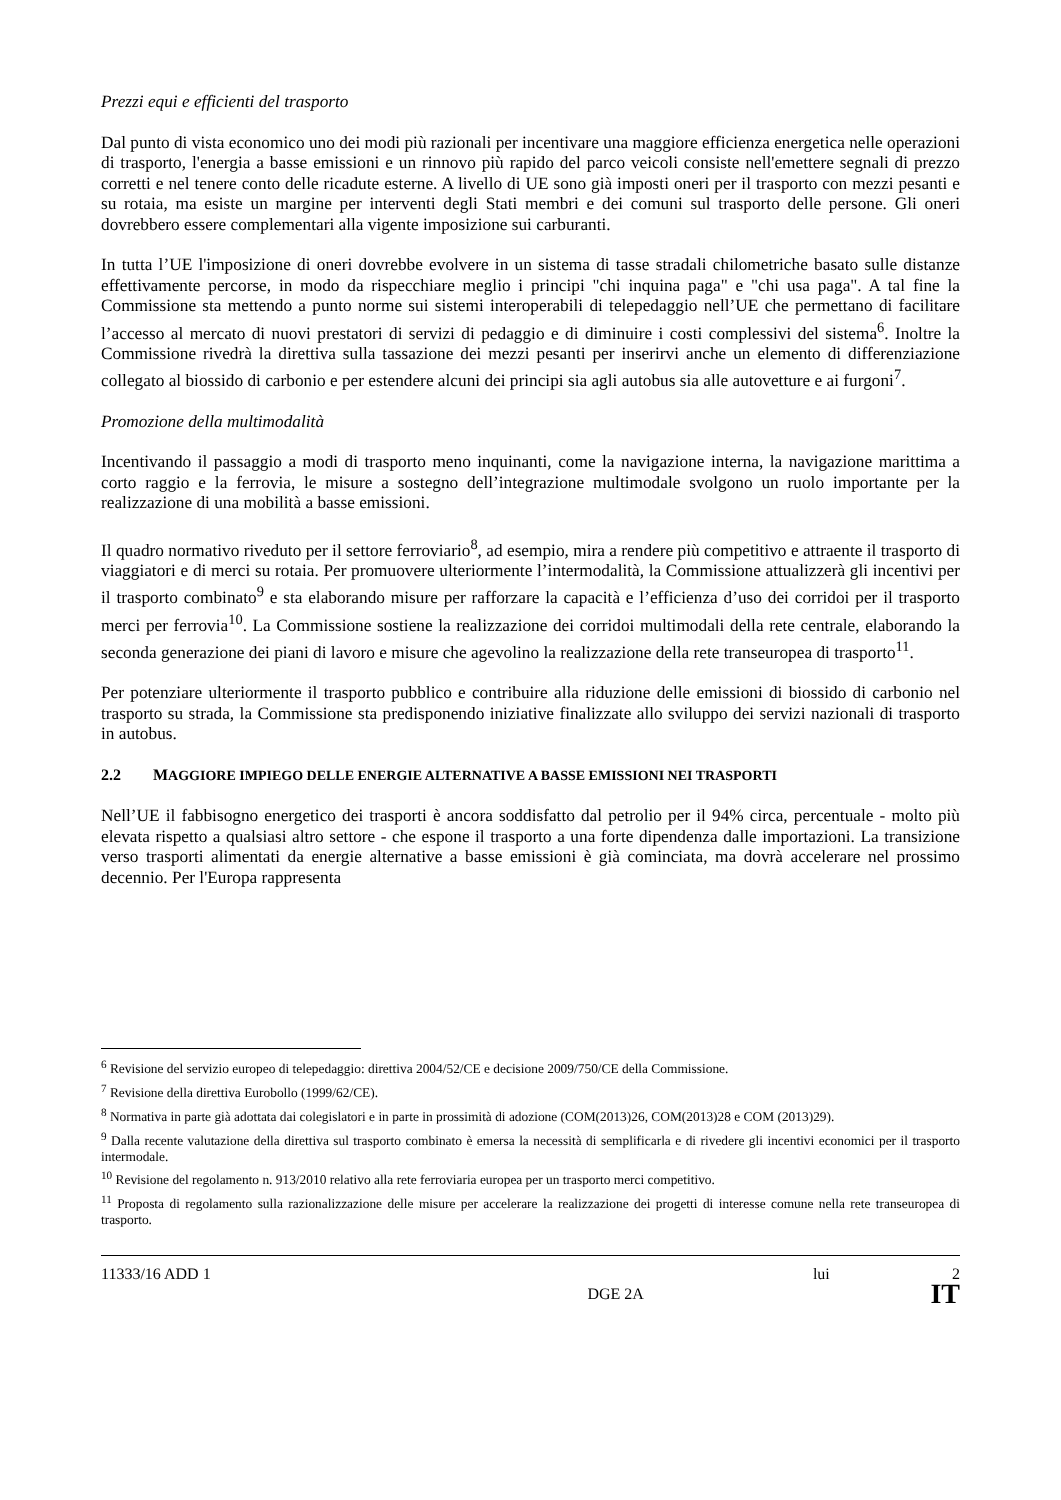Prezzi equi e efficienti del trasporto
Dal punto di vista economico uno dei modi più razionali per incentivare una maggiore efficienza energetica nelle operazioni di trasporto, l'energia a basse emissioni e un rinnovo più rapido del parco veicoli consiste nell'emettere segnali di prezzo corretti e nel tenere conto delle ricadute esterne. A livello di UE sono già imposti oneri per il trasporto con mezzi pesanti e su rotaia, ma esiste un margine per interventi degli Stati membri e dei comuni sul trasporto delle persone. Gli oneri dovrebbero essere complementari alla vigente imposizione sui carburanti.
In tutta l’UE l'imposizione di oneri dovrebbe evolvere in un sistema di tasse stradali chilometriche basato sulle distanze effettivamente percorse, in modo da rispecchiare meglio i principi "chi inquina paga" e "chi usa paga". A tal fine la Commissione sta mettendo a punto norme sui sistemi interoperabili di telepedaggio nell’UE che permettano di facilitare l’accesso al mercato di nuovi prestatori di servizi di pedaggio e di diminuire i costi complessivi del sistema<sup>6</sup>. Inoltre la Commissione rivedrà la direttiva sulla tassazione dei mezzi pesanti per inserirvi anche un elemento di differenziazione collegato al biossido di carbonio e per estendere alcuni dei principi sia agli autobus sia alle autovetture e ai furgoni<sup>7</sup>.
Promozione della multimodalità
Incentivando il passaggio a modi di trasporto meno inquinanti, come la navigazione interna, la navigazione marittima a corto raggio e la ferrovia, le misure a sostegno dell’integrazione multimodale svolgono un ruolo importante per la realizzazione di una mobilità a basse emissioni.
Il quadro normativo riveduto per il settore ferroviario<sup>8</sup>, ad esempio, mira a rendere più competitivo e attraente il trasporto di viaggiatori e di merci su rotaia. Per promuovere ulteriormente l’intermodalità, la Commissione attualizzerà gli incentivi per il trasporto combinato<sup>9</sup> e sta elaborando misure per rafforzare la capacità e l’efficienza d’uso dei corridoi per il trasporto merci per ferrovia<sup>10</sup>. La Commissione sostiene la realizzazione dei corridoi multimodali della rete centrale, elaborando la seconda generazione dei piani di lavoro e misure che agevolino la realizzazione della rete transeuropea di trasporto<sup>11</sup>.
Per potenziare ulteriormente il trasporto pubblico e contribuire alla riduzione delle emissioni di biossido di carbonio nel trasporto su strada, la Commissione sta predisponendo iniziative finalizzate allo sviluppo dei servizi nazionali di trasporto in autobus.
2.2 MAGGIORE IMPIEGO DELLE ENERGIE ALTERNATIVE A BASSE EMISSIONI NEI TRASPORTI
Nell’UE il fabbisogno energetico dei trasporti è ancora soddisfatto dal petrolio per il 94% circa, percentuale - molto più elevata rispetto a qualsiasi altro settore - che espone il trasporto a una forte dipendenza dalle importazioni. La transizione verso trasporti alimentati da energie alternative a basse emissioni è già cominciata, ma dovrà accelerare nel prossimo decennio. Per l'Europa rappresenta
<sup>6</sup> Revisione del servizio europeo di telepedaggio: direttiva 2004/52/CE e decisione 2009/750/CE della Commissione.
<sup>7</sup> Revisione della direttiva Eurobollo (1999/62/CE).
<sup>8</sup> Normativa in parte già adottata dai colegislatori e in parte in prossimità di adozione (COM(2013)26, COM(2013)28 e COM (2013)29).
<sup>9</sup> Dalla recente valutazione della direttiva sul trasporto combinato è emersa la necessità di semplificarla e di rivedere gli incentivi economici per il trasporto intermodale.
<sup>10</sup> Revisione del regolamento n. 913/2010 relativo alla rete ferroviaria europea per un trasporto merci competitivo.
<sup>11</sup> Proposta di regolamento sulla razionalizzazione delle misure per accelerare la realizzazione dei progetti di interesse comune nella rete transeuropea di trasporto.
11333/16 ADD 1 lui 2
DGE 2A IT